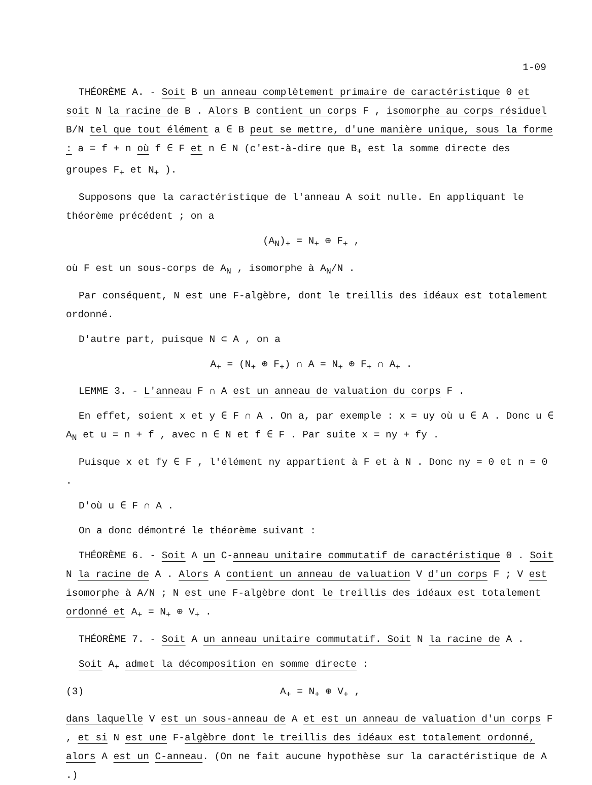1-09
THÉORÈME A. - Soit B un anneau complètement primaire de caractéristique 0 et soit N la racine de B . Alors B contient un corps F , isomorphe au corps résiduel B/N tel que tout élément a ∈ B peut se mettre, d'une manière unique, sous la forme : a = f + n où f ∈ F et n ∈ N (c'est-à-dire que B<sub>+</sub> est la somme directe des groupes F<sub>+</sub> et N<sub>+</sub> ).
Supposons que la caractéristique de l'anneau A soit nulle. En appliquant le théorème précédent ; on a
(A<sub>N</sub>)<sub>+</sub> = N<sub>+</sub> ⊕ F<sub>+</sub> ,
où F est un sous-corps de A<sub>N</sub> , isomorphe à A<sub>N</sub>/N .
Par conséquent, N est une F-algèbre, dont le treillis des idéaux est totalement ordonné.
D'autre part, puisque N ⊂ A , on a
A<sub>+</sub> = (N<sub>+</sub> ⊕ F<sub>+</sub>) ∩ A = N<sub>+</sub> ⊕ F<sub>+</sub> ∩ A<sub>+</sub> .
LEMME 3. - L'anneau F ∩ A est un anneau de valuation du corps F .
En effet, soient x et y ∈ F ∩ A . On a, par exemple : x = uy où u ∈ A . Donc u ∈ A<sub>N</sub> et u = n + f , avec n ∈ N et f ∈ F . Par suite x = ny + fy .
Puisque x et fy ∈ F , l'élément ny appartient à F et à N . Donc ny = 0 et n = 0 .
D'où u ∈ F ∩ A .
On a donc démontré le théorème suivant :
THÉORÈME 6. - Soit A un C-anneau unitaire commutatif de caractéristique 0 . Soit N la racine de A . Alors A contient un anneau de valuation V d'un corps F ; V est isomorphe à A/N ; N est une F-algèbre dont le treillis des idéaux est totalement ordonné et A<sub>+</sub> = N<sub>+</sub> ⊕ V<sub>+</sub> .
THÉORÈME 7. - Soit A un anneau unitaire commutatif. Soit N la racine de A .
Soit A<sub>+</sub> admet la décomposition en somme directe :
(3) A<sub>+</sub> = N<sub>+</sub> ⊕ V<sub>+</sub> ,
dans laquelle V est un sous-anneau de A et est un anneau de valuation d'un corps F , et si N est une F-algèbre dont le treillis des idéaux est totalement ordonné, alors A est un C-anneau. (On ne fait aucune hypothèse sur la caractéristique de A .)